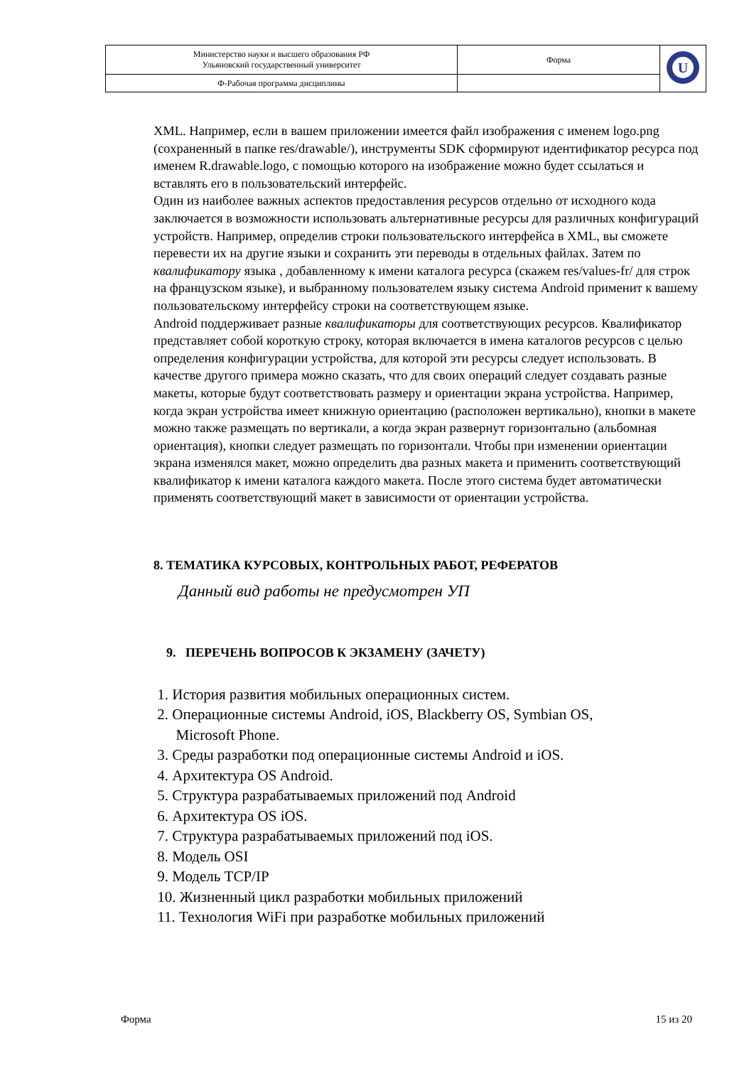| Министерство науки и высшего образования РФ Ульяновский государственный университет | Форма | U |
| Ф-Рабочая программа дисциплины | | |
XML. Например, если в вашем приложении имеется файл изображения с именем logo.png (сохраненный в папке res/drawable/), инструменты SDK сформируют идентификатор ресурса под именем R.drawable.logo, с помощью которого на изображение можно будет ссылаться и вставлять его в пользовательский интерфейс.
Один из наиболее важных аспектов предоставления ресурсов отдельно от исходного кода заключается в возможности использовать альтернативные ресурсы для различных конфигураций устройств. Например, определив строки пользовательского интерфейса в XML, вы сможете перевести их на другие языки и сохранить эти переводы в отдельных файлах. Затем по квалификатору языка , добавленному к имени каталога ресурса (скажем res/values-fr/ для строк на французском языке), и выбранному пользователем языку система Android применит к вашему пользовательскому интерфейсу строки на соответствующем языке.
Android поддерживает разные квалификаторы для соответствующих ресурсов. Квалификатор представляет собой короткую строку, которая включается в имена каталогов ресурсов с целью определения конфигурации устройства, для которой эти ресурсы следует использовать. В качестве другого примера можно сказать, что для своих операций следует создавать разные макеты, которые будут соответствовать размеру и ориентации экрана устройства. Например, когда экран устройства имеет книжную ориентацию (расположен вертикально), кнопки в макете можно также размещать по вертикали, а когда экран развернут горизонтально (альбомная ориентация), кнопки следует размещать по горизонтали. Чтобы при изменении ориентации экрана изменялся макет, можно определить два разных макета и применить соответствующий квалификатор к имени каталога каждого макета. После этого система будет автоматически применять соответствующий макет в зависимости от ориентации устройства.
8. ТЕМАТИКА КУРСОВЫХ, КОНТРОЛЬНЫХ РАБОТ, РЕФЕРАТОВ
Данный вид работы не предусмотрен УП
9. ПЕРЕЧЕНЬ ВОПРОСОВ К ЭКЗАМЕНУ (ЗАЧЕТУ)
1. История развития мобильных операционных систем.
2. Операционные системы Android, iOS, Blackberry OS, Symbian OS,
Microsoft Phone.
3. Среды разработки под операционные системы Android и iOS.
4. Архитектура OS Android.
5. Структура разрабатываемых приложений под Android
6. Архитектура OS iOS.
7. Структура разрабатываемых приложений под iOS.
8. Модель OSI
9. Модель TCP/IP
10. Жизненный цикл разработки мобильных приложений
11. Технология WiFi при разработке мобильных приложений
Форма 15 из 20